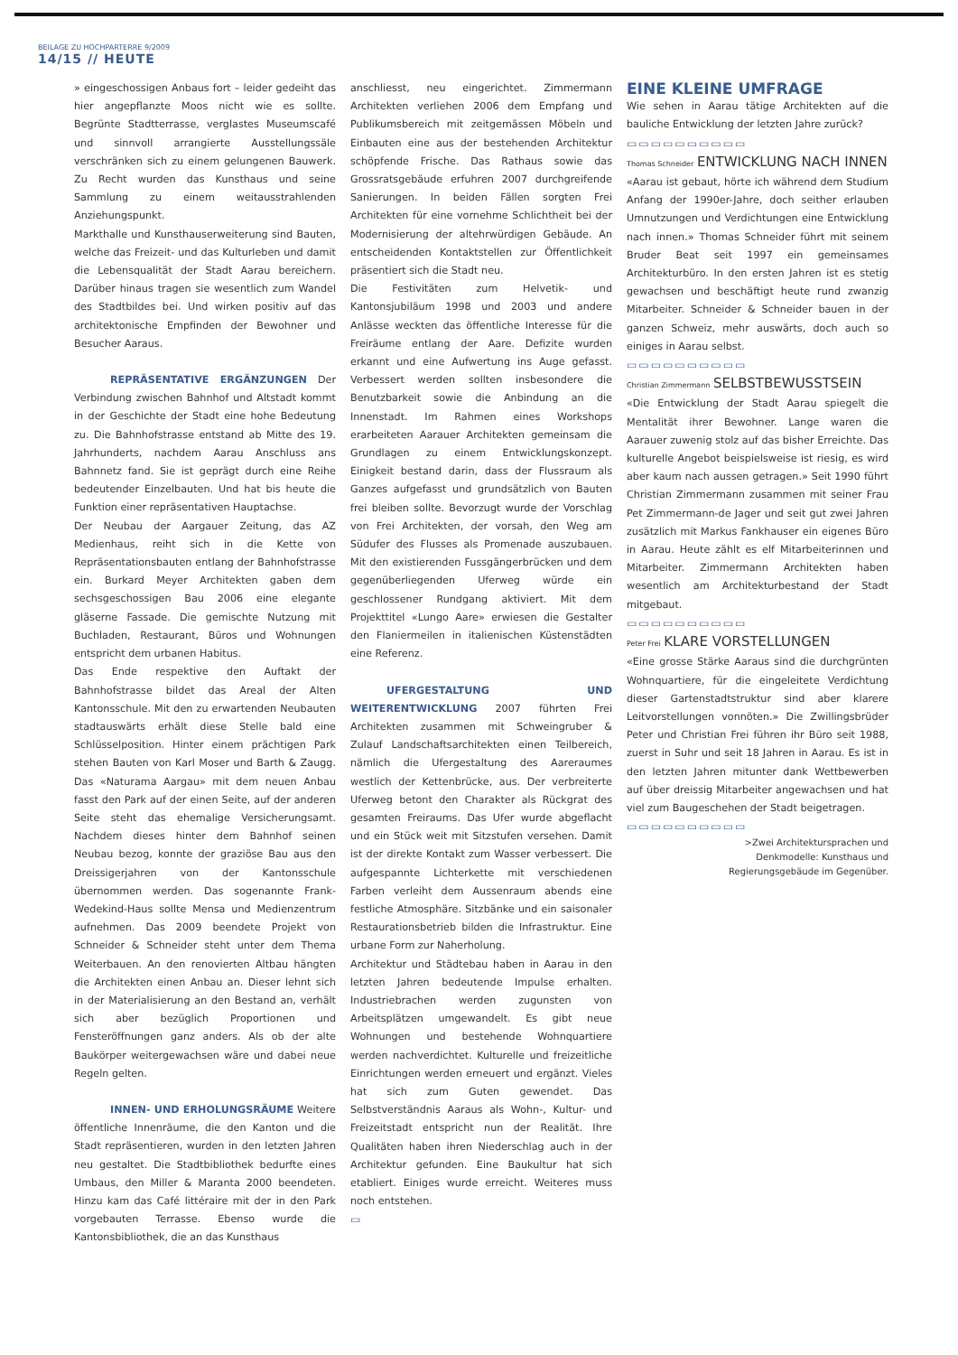BEILAGE ZU HOCHPARTERRE 9/2009
14/15 // HEUTE
» eingeschossigen Anbaus fort – leider gedeiht das hier angepflanzte Moos nicht wie es sollte. Begrünte Stadtterrasse, verglastes Museumscafé und sinnvoll arrangierte Ausstellungssäle verschränken sich zu einem gelungenen Bauwerk. Zu Recht wurden das Kunsthaus und seine Sammlung zu einem weitausstrahlenden Anziehungspunkt.
Markthalle und Kunsthauserweiterung sind Bauten, welche das Freizeit- und das Kulturleben und damit die Lebensqualität der Stadt Aarau bereichern. Darüber hinaus tragen sie wesentlich zum Wandel des Stadtbildes bei. Und wirken positiv auf das architektonische Empfinden der Bewohner und Besucher Aaraus.
REPRÄSENTATIVE ERGÄNZUNGEN Der Verbindung zwischen Bahnhof und Altstadt kommt in der Geschichte der Stadt eine hohe Bedeutung zu. Die Bahnhofstrasse entstand ab Mitte des 19. Jahrhunderts, nachdem Aarau Anschluss ans Bahnnetz fand. Sie ist geprägt durch eine Reihe bedeutender Einzelbauten. Und hat bis heute die Funktion einer repräsentativen Hauptachse.
Der Neubau der Aargauer Zeitung, das AZ Medienhaus, reiht sich in die Kette von Repräsentationsbauten entlang der Bahnhofstrasse ein. Burkard Meyer Architekten gaben dem sechsgeschossigen Bau 2006 eine elegante gläserne Fassade. Die gemischte Nutzung mit Buchladen, Restaurant, Büros und Wohnungen entspricht dem urbanen Habitus.
Das Ende respektive den Auftakt der Bahnhofstrasse bildet das Areal der Alten Kantonsschule. Mit den zu erwartenden Neubauten stadtauswärts erhält diese Stelle bald eine Schlüsselposition. Hinter einem prächtigen Park stehen Bauten von Karl Moser und Barth & Zaugg. Das «Naturama Aargau» mit dem neuen Anbau fasst den Park auf der einen Seite, auf der anderen Seite steht das ehemalige Versicherungsamt. Nachdem dieses hinter dem Bahnhof seinen Neubau bezog, konnte der graziöse Bau aus den Dreissigerjahren von der Kantonsschule übernommen werden. Das sogenannte Frank-Wedekind-Haus sollte Mensa und Medienzentrum aufnehmen. Das 2009 beendete Projekt von Schneider & Schneider steht unter dem Thema Weiterbauen. An den renovierten Altbau hängten die Architekten einen Anbau an. Dieser lehnt sich in der Materialisierung an den Bestand an, verhält sich aber bezüglich Proportionen und Fensteröffnungen ganz anders. Als ob der alte Baukörper weitergewachsen wäre und dabei neue Regeln gelten.
INNEN- UND ERHOLUNGSRÄUME Weitere öffentliche Innenräume, die den Kanton und die Stadt repräsentieren, wurden in den letzten Jahren neu gestaltet. Die Stadtbibliothek bedurfte eines Umbaus, den Miller & Maranta 2000 beendeten. Hinzu kam das Café littéraire mit der in den Park vorgebauten Terrasse. Ebenso wurde die Kantonsbibliothek, die an das Kunsthaus
anschliesst, neu eingerichtet. Zimmermann Architekten verliehen 2006 dem Empfang und Publikumsbereich mit zeitgemässen Möbeln und Einbauten eine aus der bestehenden Architektur schöpfende Frische. Das Rathaus sowie das Grossratsgebäude erfuhren 2007 durchgreifende Sanierungen. In beiden Fällen sorgten Frei Architekten für eine vornehme Schlichtheit bei der Modernisierung der altehrwürdigen Gebäude. An entscheidenden Kontaktstellen zur Öffentlichkeit präsentiert sich die Stadt neu.
Die Festivitäten zum Helvetik- und Kantonsjubiläum 1998 und 2003 und andere Anlässe weckten das öffentliche Interesse für die Freiräume entlang der Aare. Defizite wurden erkannt und eine Aufwertung ins Auge gefasst. Verbessert werden sollten insbesondere die Benutzbarkeit sowie die Anbindung an die Innenstadt. Im Rahmen eines Workshops erarbeiteten Aarauer Architekten gemeinsam die Grundlagen zu einem Entwicklungskonzept. Einigkeit bestand darin, dass der Flussraum als Ganzes aufgefasst und grundsätzlich von Bauten frei bleiben sollte. Bevorzugt wurde der Vorschlag von Frei Architekten, der vorsah, den Weg am Südufer des Flusses als Promenade auszubauen. Mit den existierenden Fussgängerbrücken und dem gegenüberliegenden Uferweg würde ein geschlossener Rundgang aktiviert. Mit dem Projekttitel «Lungo Aare» erwiesen die Gestalter den Flaniermeilen in italienischen Küstenstädten eine Referenz.
UFERGESTALTUNG UND WEITERENTWICKLUNG 2007 führten Frei Architekten zusammen mit Schweingruber & Zulauf Landschaftsarchitekten einen Teilbereich, nämlich die Ufergestaltung des Aareraumes westlich der Kettenbrücke, aus. Der verbreiterte Uferweg betont den Charakter als Rückgrat des gesamten Freiraums. Das Ufer wurde abgeflacht und ein Stück weit mit Sitzstufen versehen. Damit ist der direkte Kontakt zum Wasser verbessert. Die aufgespannte Lichterkette mit verschiedenen Farben verleiht dem Aussenraum abends eine festliche Atmosphäre. Sitzbänke und ein saisonaler Restaurationsbetrieb bilden die Infrastruktur. Eine urbane Form zur Naherholung.
Architektur und Städtebau haben in Aarau in den letzten Jahren bedeutende Impulse erhalten. Industriebrachen werden zugunsten von Arbeitsplätzen umgewandelt. Es gibt neue Wohnungen und bestehende Wohnquartiere werden nachverdichtet. Kulturelle und freizeitliche Einrichtungen werden erneuert und ergänzt. Vieles hat sich zum Guten gewendet. Das Selbstverständnis Aaraus als Wohn-, Kultur- und Freizeitstadt entspricht nun der Realität. Ihre Qualitäten haben ihren Niederschlag auch in der Architektur gefunden. Eine Baukultur hat sich etabliert. Einiges wurde erreicht. Weiteres muss noch entstehen.
▭
EINE KLEINE UMFRAGE
Wie sehen in Aarau tätige Architekten auf die bauliche Entwicklung der letzten Jahre zurück?
▭▭▭▭▭▭▭▭▭▭
Thomas Schneider ENTWICKLUNG NACH INNEN
«Aarau ist gebaut, hörte ich während dem Studium Anfang der 1990er-Jahre, doch seither erlauben Umnutzungen und Verdichtungen eine Entwicklung nach innen.» Thomas Schneider führt mit seinem Bruder Beat seit 1997 ein gemeinsames Architekturbüro. In den ersten Jahren ist es stetig gewachsen und beschäftigt heute rund zwanzig Mitarbeiter. Schneider & Schneider bauen in der ganzen Schweiz, mehr auswärts, doch auch so einiges in Aarau selbst.
▭▭▭▭▭▭▭▭▭▭
Christian Zimmermann SELBSTBEWUSSTSEIN
«Die Entwicklung der Stadt Aarau spiegelt die Mentalität ihrer Bewohner. Lange waren die Aarauer zuwenig stolz auf das bisher Erreichte. Das kulturelle Angebot beispielsweise ist riesig, es wird aber kaum nach aussen getragen.» Seit 1990 führt Christian Zimmermann zusammen mit seiner Frau Pet Zimmermann-de Jager und seit gut zwei Jahren zusätzlich mit Markus Fankhauser ein eigenes Büro in Aarau. Heute zählt es elf Mitarbeiterinnen und Mitarbeiter. Zimmermann Architekten haben wesentlich am Architekturbestand der Stadt mitgebaut.
▭▭▭▭▭▭▭▭▭▭
Peter Frei KLARE VORSTELLUNGEN
«Eine grosse Stärke Aaraus sind die durchgrünten Wohnquartiere, für die eingeleitete Verdichtung dieser Gartenstadtstruktur sind aber klarere Leitvorstellungen vonnöten.» Die Zwillingsbrüder Peter und Christian Frei führen ihr Büro seit 1988, zuerst in Suhr und seit 18 Jahren in Aarau. Es ist in den letzten Jahren mitunter dank Wettbewerben auf über dreissig Mitarbeiter angewachsen und hat viel zum Baugeschehen der Stadt beigetragen.
▭▭▭▭▭▭▭▭▭▭
>Zwei Architektursprachen und
Denkmodelle: Kunsthaus und
Regierungsgebäude im Gegenüber.